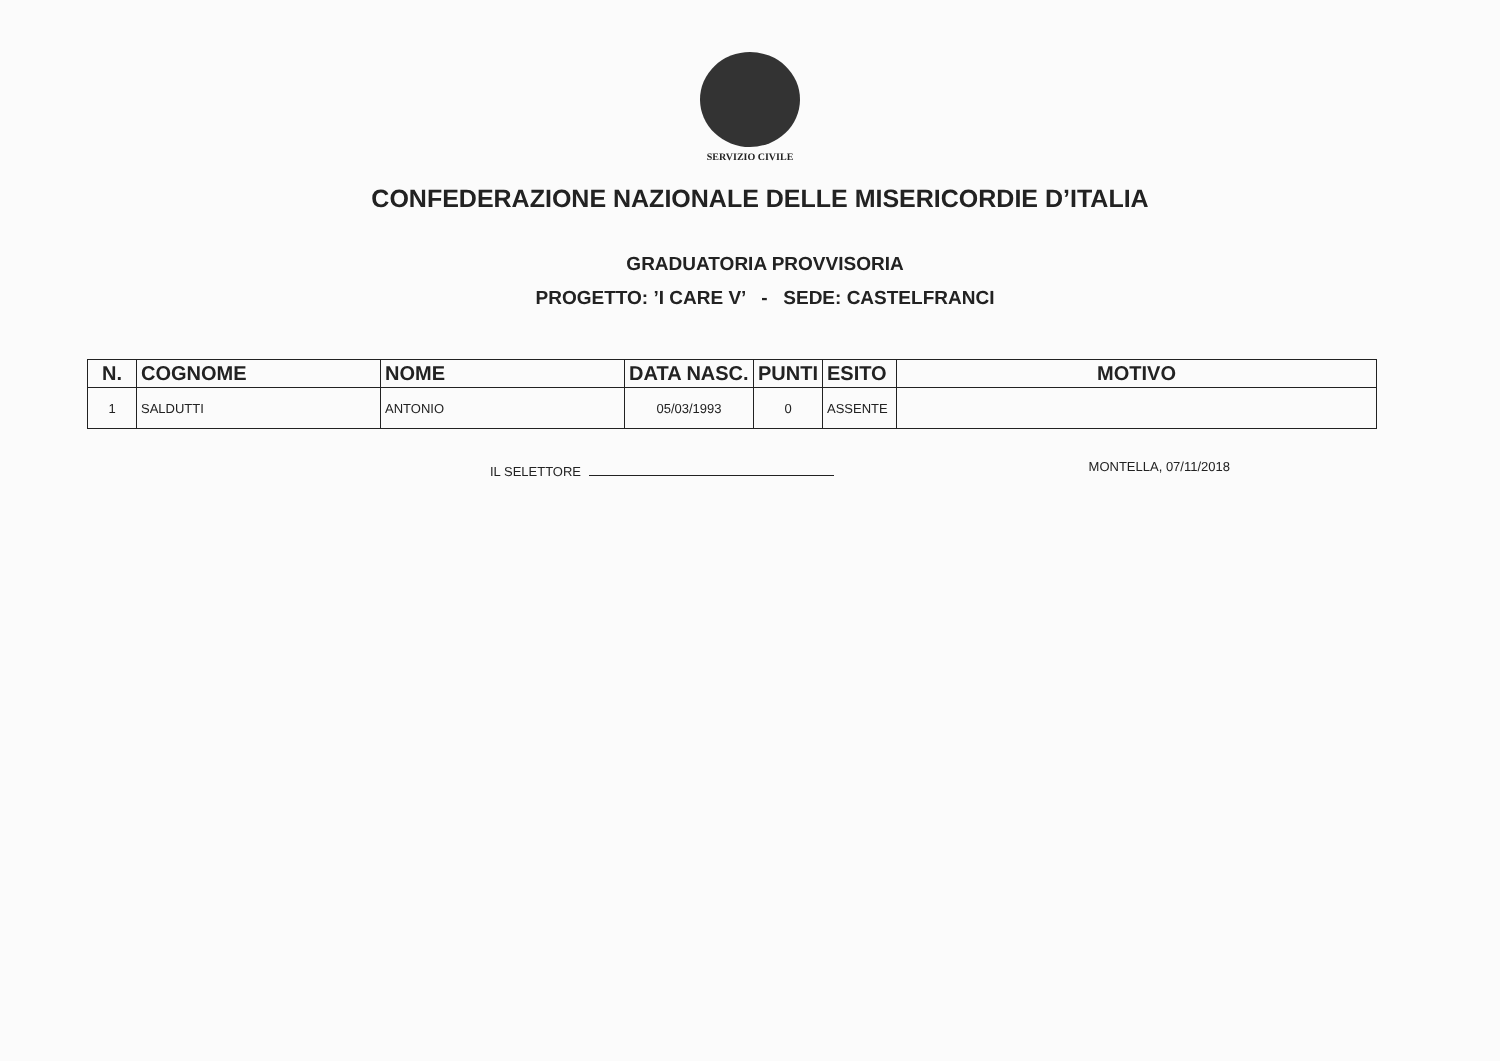SERVIZIO CIVILE
CONFEDERAZIONE NAZIONALE DELLE MISERICORDIE D’ITALIA
GRADUATORIA PROVVISORIA
PROGETTO: ’I CARE V’ - SEDE: CASTELFRANCI
| N. | COGNOME | NOME | DATA NASC. | PUNTI | ESITO | MOTIVO |
| --- | --- | --- | --- | --- | --- | --- |
| 1 | SALDUTTI | ANTONIO | 05/03/1993 | 0 | ASSENTE | |
IL SELETTORE MONTELLA, 07/11/2018